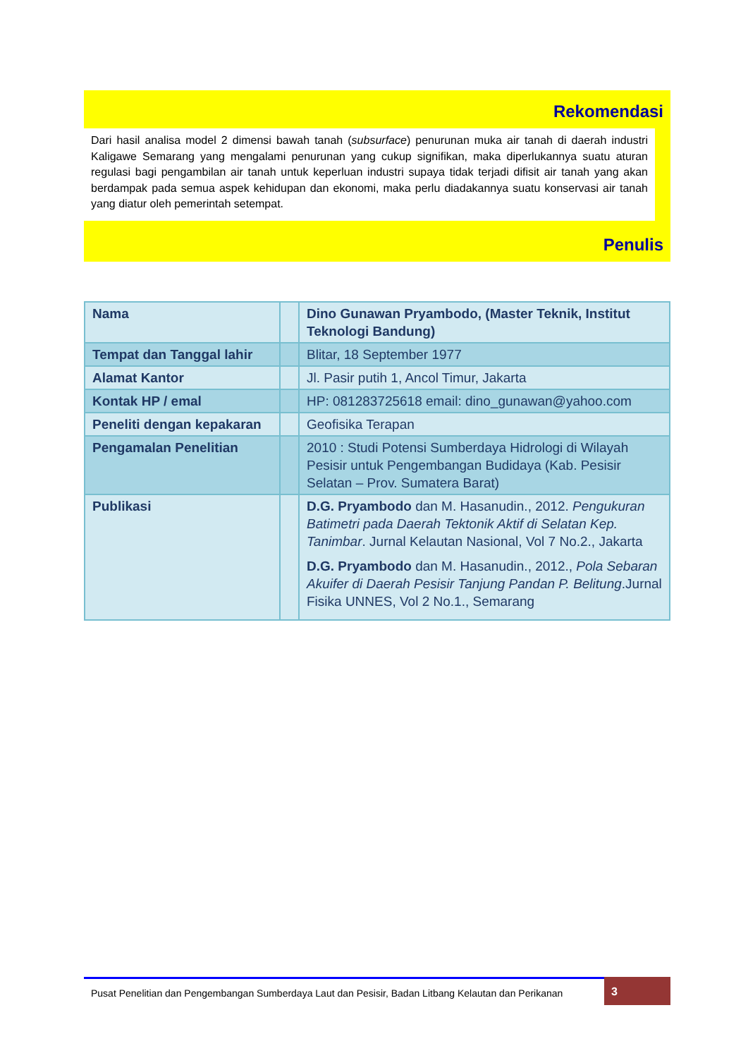Rekomendasi
Dari hasil analisa model 2 dimensi bawah tanah (subsurface) penurunan muka air tanah di daerah industri Kaligawe Semarang yang mengalami penurunan yang cukup signifikan, maka diperlukannya suatu aturan regulasi bagi pengambilan air tanah untuk keperluan industri supaya tidak terjadi difisit air tanah yang akan berdampak pada semua aspek kehidupan dan ekonomi, maka perlu diadakannya suatu konservasi air tanah yang diatur oleh pemerintah setempat.
Penulis
| Nama | | Dino Gunawan Pryambodo, (Master Teknik, Institut Teknologi Bandung) |
| Tempat dan Tanggal lahir | | Blitar, 18 September 1977 |
| Alamat Kantor | | Jl. Pasir putih 1, Ancol Timur, Jakarta |
| Kontak HP / emal | | HP: 081283725618 email: dino_gunawan@yahoo.com |
| Peneliti dengan kepakaran | | Geofisika Terapan |
| Pengamalan Penelitian | | 2010 : Studi Potensi Sumberdaya Hidrologi di Wilayah Pesisir untuk Pengembangan Budidaya (Kab. Pesisir Selatan – Prov. Sumatera Barat) |
| Publikasi | | D.G. Pryambodo dan M. Hasanudin., 2012. Pengukuran Batimetri pada Daerah Tektonik Aktif di Selatan Kep. Tanimbar . Jurnal Kelautan Nasional, Vol 7 No.2., Jakarta D.G. Pryambodo dan M. Hasanudin., 2012., Pola Sebaran Akuifer di Daerah Pesisir Tanjung Pandan P. Belitung .Jurnal Fisika UNNES, Vol 2 No.1., Semarang |
Pusat Penelitian dan Pengembangan Sumberdaya Laut dan Pesisir, Badan Litbang Kelautan dan Perikanan
3